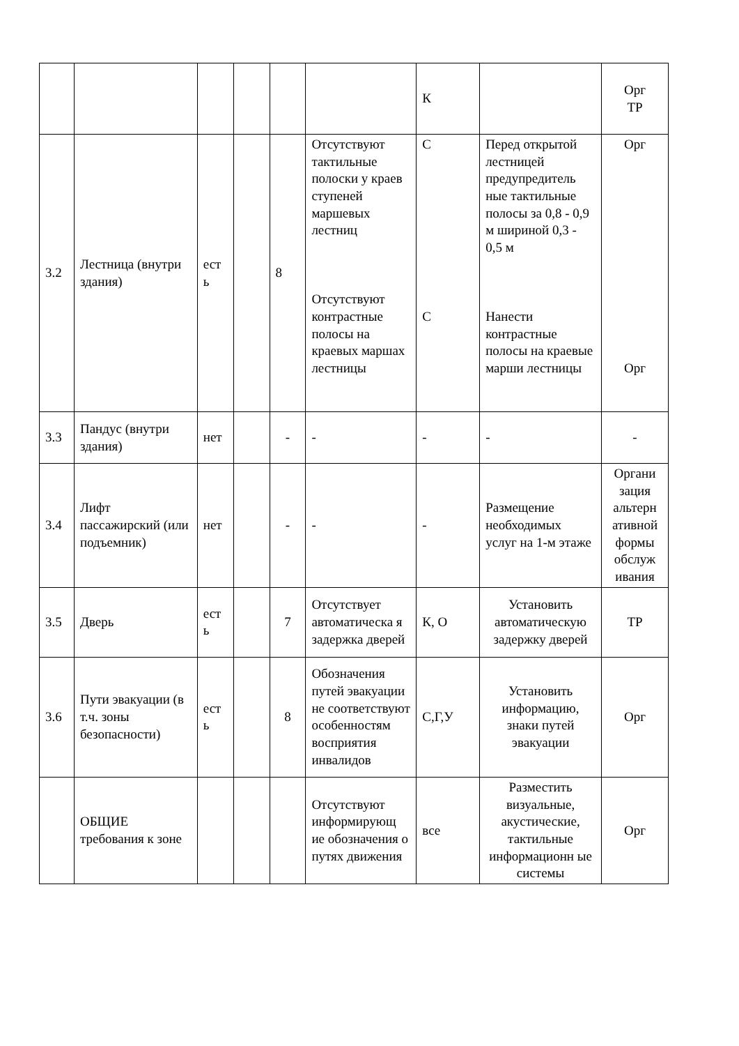| | | | | | | К | | Орг ТР |
| 3.2 | Лестница (внутри здания) | ест ь | | 8 | Отсутствуют тактильные полоски у краев ступеней маршевых лестниц Отсутствуют контрастные полосы на краевых маршах лестницы | С С | Перед открытой лестницей предупредитель ные тактильные полосы за 0,8 - 0,9 м шириной 0,3 - 0,5 м Нанести контрастные полосы на краевые марши лестницы | Орг Орг |
| 3.3 | Пандус (внутри здания) | нет | | - | - | - | - | - |
| 3.4 | Лифт пассажирский (или подъемник) | нет | | - | - | - | Размещение необходимых услуг на 1-м этаже | Органи зация альтерн ативной формы обслуж ивания |
| 3.5 | Дверь | ест ь | | 7 | Отсутствует автоматическа я задержка дверей | К, О | Установить автоматическую задержку дверей | ТР |
| 3.6 | Пути эвакуации (в т.ч. зоны безопасности) | ест ь | | 8 | Обозначения путей эвакуации не соответствуют особенностям восприятия инвалидов | С,Г,У | Установить информацию, знаки путей эвакуации | Орг |
| | ОБЩИЕ требования к зоне | | | | Отсутствуют информирующ ие обозначения о путях движения | все | Разместить визуальные, акустические, тактильные информационн ые системы | Орг |